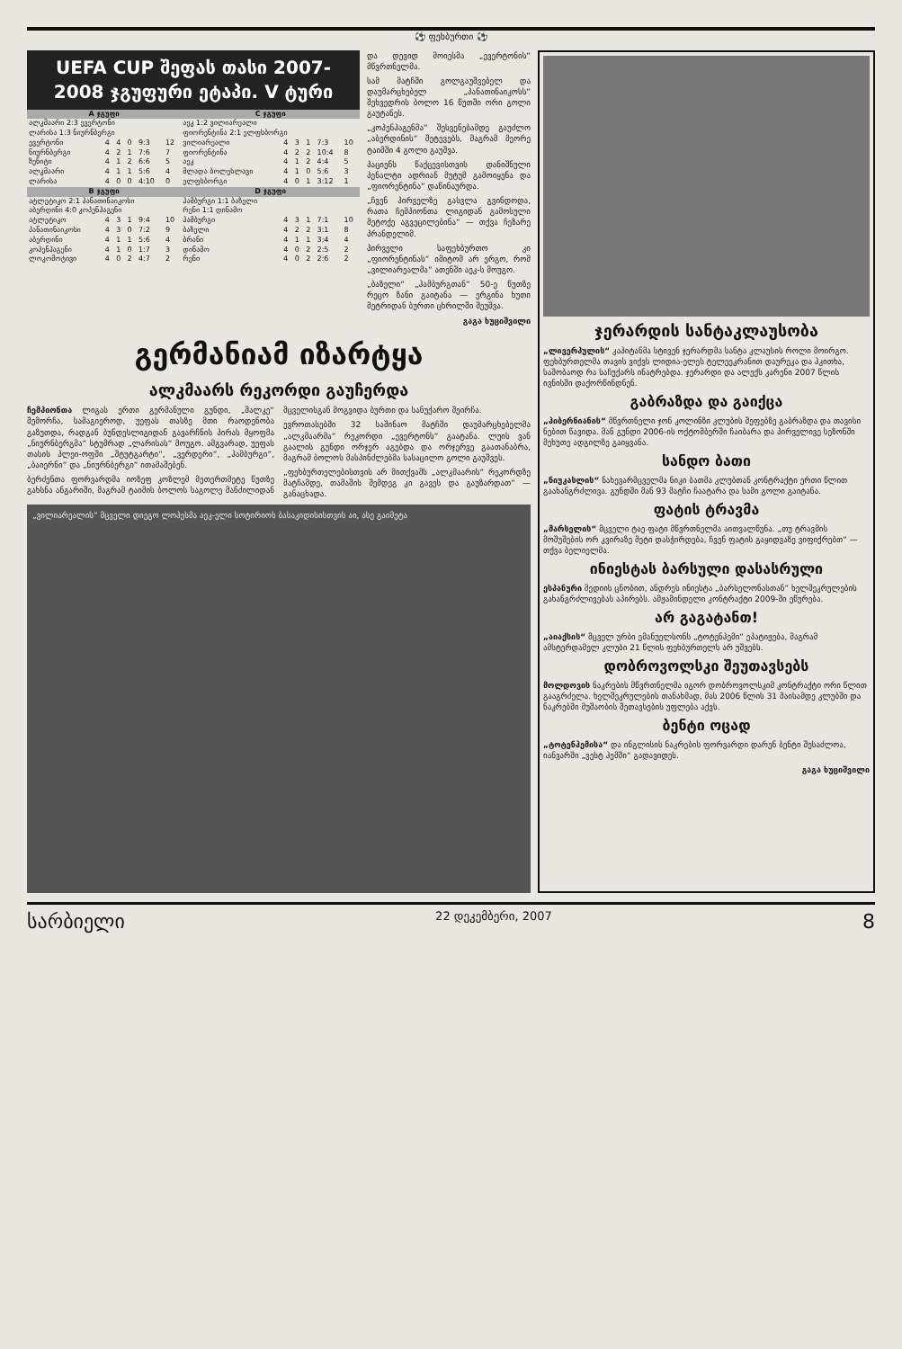⚽ ფეხბურთი ⚽
UEFA CUP შეფას თასი 2007-2008 ჯგუფური ეტაპი. V ტური
| A ჯგუფი | | | | | | C ჯგუფი | | | | | |
| --- | --- | --- | --- | --- | --- | --- | --- | --- | --- | --- | --- |
| ალკმაარი 2:3 ევერტონი | | | | | | აეკ 1:2 ვილიარეალი | | | | | |
| ლარისა 1:3 ნიურნბერგი | | | | | | ფიორენტინა 2:1 ელფსბორგი | | | | | |
| ევერტონი | 4 | 4 | 0 | 9:3 | 12 | ვილიარეალი | 4 | 3 | 1 | 7:3 | 10 |
| ნიურნბერგი | 4 | 2 | 1 | 7:6 | 7 | ფიორენტინა | 4 | 2 | 2 | 10:4 | 8 |
| ზენიტი | 4 | 1 | 2 | 6:6 | 5 | აეკ | 4 | 1 | 2 | 4:4 | 5 |
| ალკმაარი | 4 | 1 | 1 | 5:6 | 4 | მლადა ბოლესლავი | 4 | 1 | 0 | 5:6 | 3 |
| ლარისა | 4 | 0 | 0 | 4:10 | 0 | ელფსბორგი | 4 | 0 | 1 | 3:12 | 1 |
| B ჯგუფი | | | | | | D ჯგუფი | | | | | |
| ატლეტიკო 2:1 პანათინაიკოსი | | | | | | ჰამბურგი 1:1 ბაზელი | | | | | |
| აბერდინი 4:0 კოპენჰაგენი | | | | | | რენი 1:1 დინამო | | | | | |
| ატლეტიკო | 4 | 3 | 1 | 9:4 | 10 | ჰამბურგი | 4 | 3 | 1 | 7:1 | 10 |
| პანათინაიკოსი | 4 | 3 | 0 | 7:2 | 9 | ბაზელი | 4 | 2 | 2 | 3:1 | 8 |
| აბერდინი | 4 | 1 | 1 | 5:6 | 4 | ბრანი | 4 | 1 | 1 | 3:4 | 4 |
| კოპენჰაგენი | 4 | 1 | 0 | 1:7 | 3 | დინამო | 4 | 0 | 2 | 2:5 | 2 |
| ლოკომოტივი | 4 | 0 | 2 | 4:7 | 2 | რენი | 4 | 0 | 2 | 2:6 | 2 |
და დევიდ მოიესმა „ევერტონის“ მწვრთნელმა.
სამ მატჩში გოლგაუშვებელ და დაუმარცხებელ „პანათინაიკოსს“ შეხვედრის ბოლო 16 წუთში ორი გოლი გაუტანეს.
„კოპენჰაგენმა“ შესვენებამდე გაუძლო „აბერდინის“ შეტევებს, მაგრამ მეორე ტაიმში 4 გოლი გაუშვა.
პაციენს წაქცევისთვის დანიშნული პენალტი ადრიან მუტუმ გამოიყენა და „ფიორენტინა“ დაწინაურდა.
„ჩვენ პირველზე გასვლა გვინდოდა, რათა ჩემპიონთა ლიგიდან გამოსული მეტოქე აგვეცილებინა“ — თქვა ჩეზარე პრანდელიმ.
პირველი საფეხბურთო კი „ფიორენტინას“ იმიტომ არ ერგო, რომ „ვილიარეალმა“ ათენში აეკ-ს მოუგო.
„ბაზელი“ „ჰამბურგთან“ 50-ე წუთზე რეცო ზანი გაიტანა — ერგინა ხუთი მეტრიდან ბურთი ცხრილში შეუშვა.
გაგა ხუციშვილი
გერმანიამ იზარტყა
ალკმაარს რეკორდი გაუჩერდა
ჩემპიონთა ლიგას ერთი გერმანული გუნდი, „შალკე“ შემორჩა, სამაგიეროდ, უეფას თასზე მთი რაოდენობა გაზუთდა, რადგან ბუნდესლიგიდან გავარჩნის პირას მყოფმა „ნიურნბერგმა“ სტუმრად „ლარისას“ მოუგო. ამგვარად, უეფას თასის პლეი-ოფში „შტუტგარტი“, „ვერდერი“, „ჰამბურგი“, „ბაიერნი“ და „ნიურნბერგი“ ითამაშებენ.
ბერძენთა ფორვარდმა იოზეფ კოზლემ მეთერთმეტე წუთზე გახსნა ანგარიში, მაგრამ ტაიმის ბოლოს საგოლე მანძილიდან მცველისგან მოგვიდა ბურთი და სანუქარო შეირჩა.
ევროთასებში 32 საშინაო მატჩში დაუმარცხებელმა „ალკმაარმა“ რეკორდი „ევერტონს“ გაატანა. ლუის ვან გაალის გუნდი ორჯერ აგებდა და ორჯერვე გაათანაბრა, მაგრამ ბოლოს მასპინძლებმა სასაცილო გოლი გაუშვეს.
„ფეხბურთელებისთვის არ მითქვამს „ალკმაარის“ რეკორდზე მატჩამდე, თამაშის შემდეგ კი გავეს და გაუზარდათ“ — განაცხადა.
„ვილიარეალის“ მცველი დიეგო ლოპესმა აეკ-ელი სოტირიოს ბასაკიდისისთვის აი, ასე გაიმეტა
ჯერარდის სანტაკლაუსობა
„ლივერპულის“ კაპიტანმა სტივენ ჯერარდმა სანტა კლაუსის როლი მოირგო. ფეხბურთელმა თავის ვიქვს ლიდია-ელეს ტელეეკრანით დაურეკა და ჰკითხა, საშობაოდ რა საჩუქარს ინატრებდა. ჯერარდი და ალექს კარენი 2007 წლის ივნისში დაქორწინდნენ.
გაბრაზდა და გაიქცა
„ჰიბერნიანის“ მწვრთნელი ჯონ კოლინზი კლუბის შეფებზე გაბრაზდა და თავისი ნებით წავიდა. მან გუნდი 2006-ის ოქტომბერში ჩაიბარა და პირველივე სეზონში მეხუთე ადგილზე გაიყვანა.
სანდო ბათი
„ნიუკასლის“ ნახევარმცველმა ნიკი ბათმა კლუბთან კონტრაქტი ერთი წლით გაახანგრძლივა. გუნდში მან 93 მატჩი ჩაატარა და სამი გოლი გაიტანა.
ფატის ტრავმა
„მარსელის“ მცველი ტაე ფატი მწვრთნელმა აითვალწუნა. „თუ ტრავმის მოშუშების ორ კვირაზე მეტი დასჭირდება, ჩვენ ფატის გაყიდვაზე ვიფიქრებთ“ — თქვა ბელიელმა.
ინიესტას ბარსული დასასრული
ესპანური მედიის ცნობით, ანდრეს ინიესტა „ბარსელონასთან“ ხელშეკრულების გახანგრძლივებას აპირებს. ამჟამინდელი კონტრაქტი 2009-ში ეწურება.
არ გაგატანთ!
„აიაქსის“ მცველ ურბი ემანუელსონს „ტოტენჰემი“ ეპატიჟება, მაგრამ ამსტერდამელ კლუბი 21 წლის ფეხბურთელს არ უშვებს.
დობროვოლსკი შეუთავსებს
მოლდოვის ნაკრების მწვრთნელმა იგორ დობროვოლსკიმ კონტრაქტი ორი წლით გააგრძელა. ხელშეკრულების თანახმად, მას 2006 წლის 31 მაისამდე კლუბში და ნაკრებში მუშაობის შეთავსების უფლება აქვს.
ბენტი ოცად
„ტოტენჰემისა“ და ინგლისის ნაკრების ფორვარდი დარენ ბენტი შესაძლოა, იანვარში „ვესტ ჰემში“ გადავიდეს.
გაგა ხუციშვილი
სარბიელი 22 დეკემბერი, 2007 8